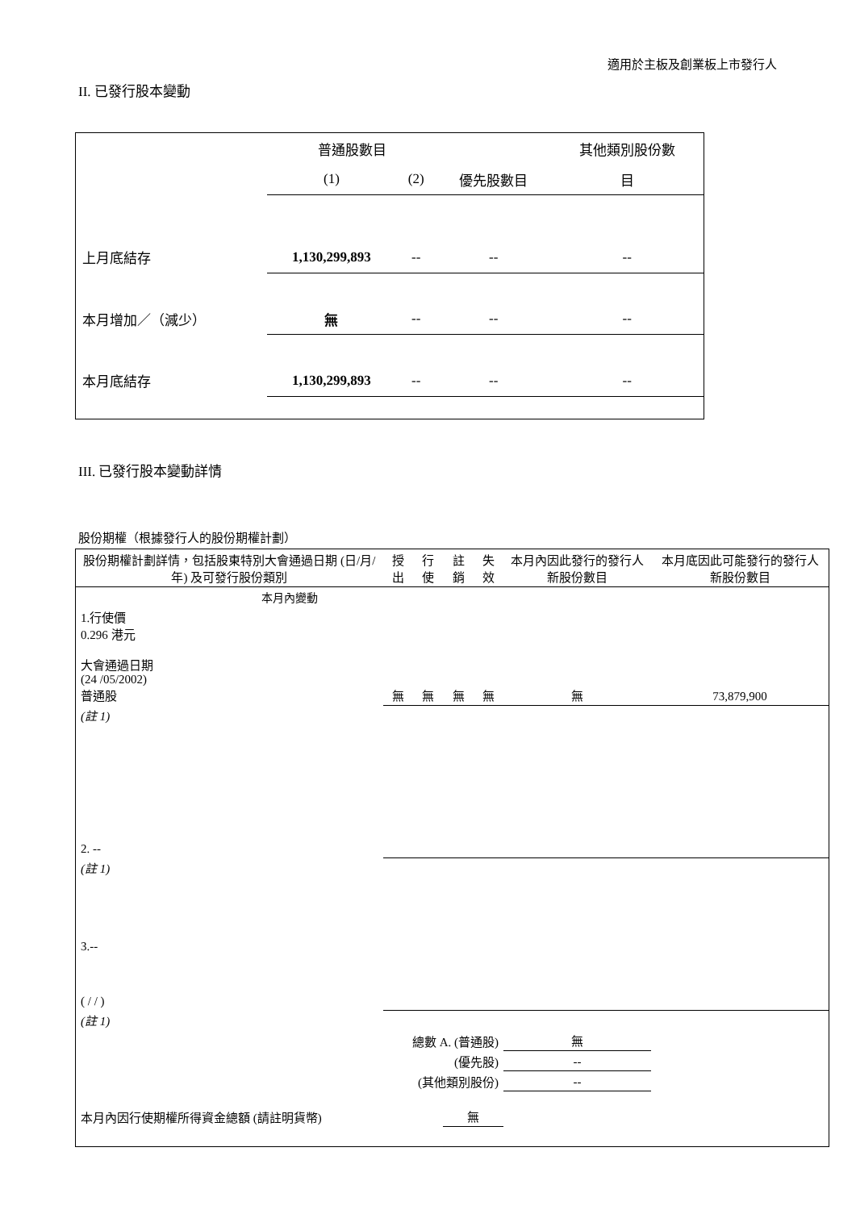適用於主板及創業板上市發行人
II. 已發行股本變動
| | 普通股數目 | | | 其他類別股份數 |
| | (1) | (2) | 優先股數目 | 目 |
| 上月底結存 | 1,130,299,893 | -- | -- | -- |
| 本月增加／（減少） | 無 | -- | -- | -- |
| 本月底結存 | 1,130,299,893 | -- | -- | -- |
III. 已發行股本變動詳情
股份期權（根據發行人的股份期權計劃）
| 股份期權計劃詳情，包括股東特別大會通過日期 (日/月/年) 及可發行股份類別 | 授出 | 行使 | 註銷 | 失效 | 本月內因此發行的發行人新股份數目 | 本月底因此可能發行的發行人新股份數目 |
| 本月內變動 | | | | | | |
| 1.行使價 0.296 港元 大會通過日期 (24 /05/2002) 普通股 | 無 | 無 | 無 | 無 | 無 | 73,879,900 |
| (註 1) | | | | | | |
| 2. -- | | | | | | |
| (註 1) | | | | | | |
| 3.-- ( / / ) | | | | | | |
| (註 1) | | | | | | |
| 總數 A. (普通股) | | | | | 無 | |
| (優先股) | | | | | -- | |
| (其他類別股份) | | | | | -- | |
| 本月內因行使期權所得資金總額 (請註明貨幣) | | | 無 | | | |